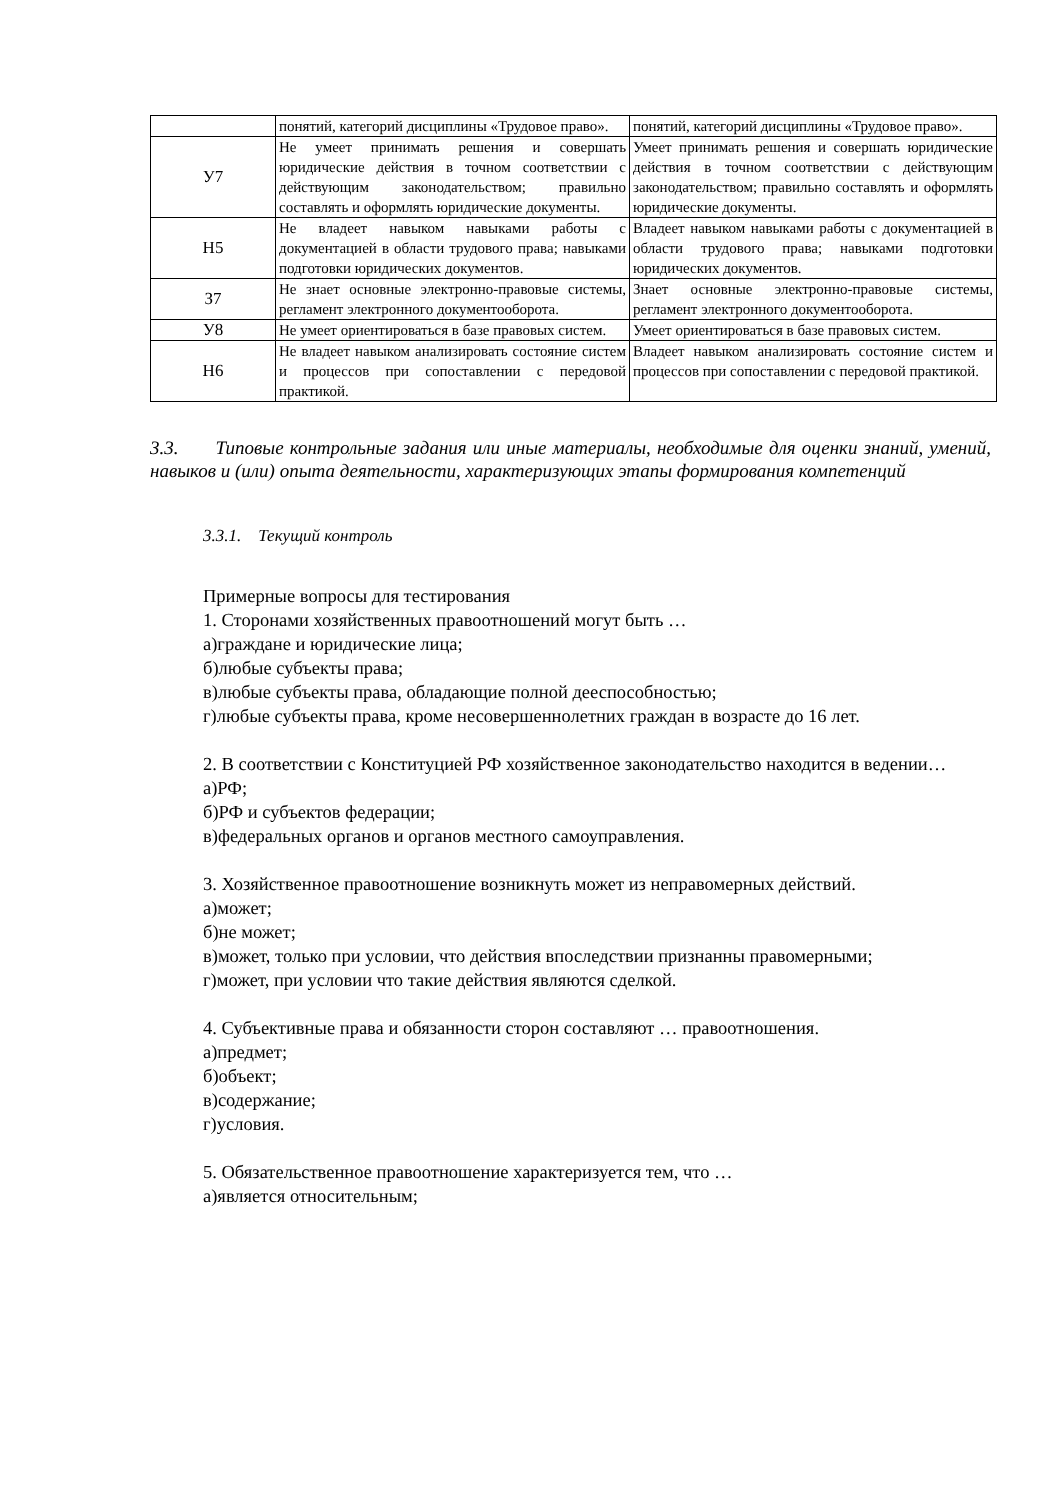| | понятий, категорий дисциплины «Трудовое право». | понятий, категорий дисциплины «Трудовое право». |
| У7 | Не умеет принимать решения и совершать юридические действия в точном соответствии с действующим законодательством; правильно составлять и оформлять юридические документы. | Умеет принимать решения и совершать юридические действия в точном соответствии с действующим законодательством; правильно составлять и оформлять юридические документы. |
| Н5 | Не владеет навыком навыками работы с документацией в области трудового права; навыками подготовки юридических документов. | Владеет навыком навыками работы с документацией в области трудового права; навыками подготовки юридических документов. |
| З7 | Не знает основные электронно-правовые системы, регламент электронного документооборота. | Знает основные электронно-правовые системы, регламент электронного документооборота. |
| У8 | Не умеет ориентироваться в базе правовых систем. | Умеет ориентироваться в базе правовых систем. |
| Н6 | Не владеет навыком анализировать состояние систем и процессов при сопоставлении с передовой практикой. | Владеет навыком анализировать состояние систем и процессов при сопоставлении с передовой практикой. |
3.3. Типовые контрольные задания или иные материалы, необходимые для оценки знаний, умений, навыков и (или) опыта деятельности, характеризующих этапы формирования компетенций
3.3.1. Текущий контроль
Примерные вопросы для тестирования
1. Сторонами хозяйственных правоотношений могут быть …
а)граждане и юридические лица;
б)любые субъекты права;
в)любые субъекты права, обладающие полной дееспособностью;
г)любые субъекты права, кроме несовершеннолетних граждан в возрасте до 16 лет.
2. В соответствии с Конституцией РФ хозяйственное законодательство находится в ведении…
а)РФ;
б)РФ и субъектов федерации;
в)федеральных органов и органов местного самоуправления.
3. Хозяйственное правоотношение возникнуть может из неправомерных действий.
а)может;
б)не может;
в)может, только при условии, что действия впоследствии признанны правомерными;
г)может, при условии что такие действия являются сделкой.
4. Субъективные права и обязанности сторон составляют … правоотношения.
а)предмет;
б)объект;
в)содержание;
г)условия.
5. Обязательственное правоотношение характеризуется тем, что …
а)является относительным;